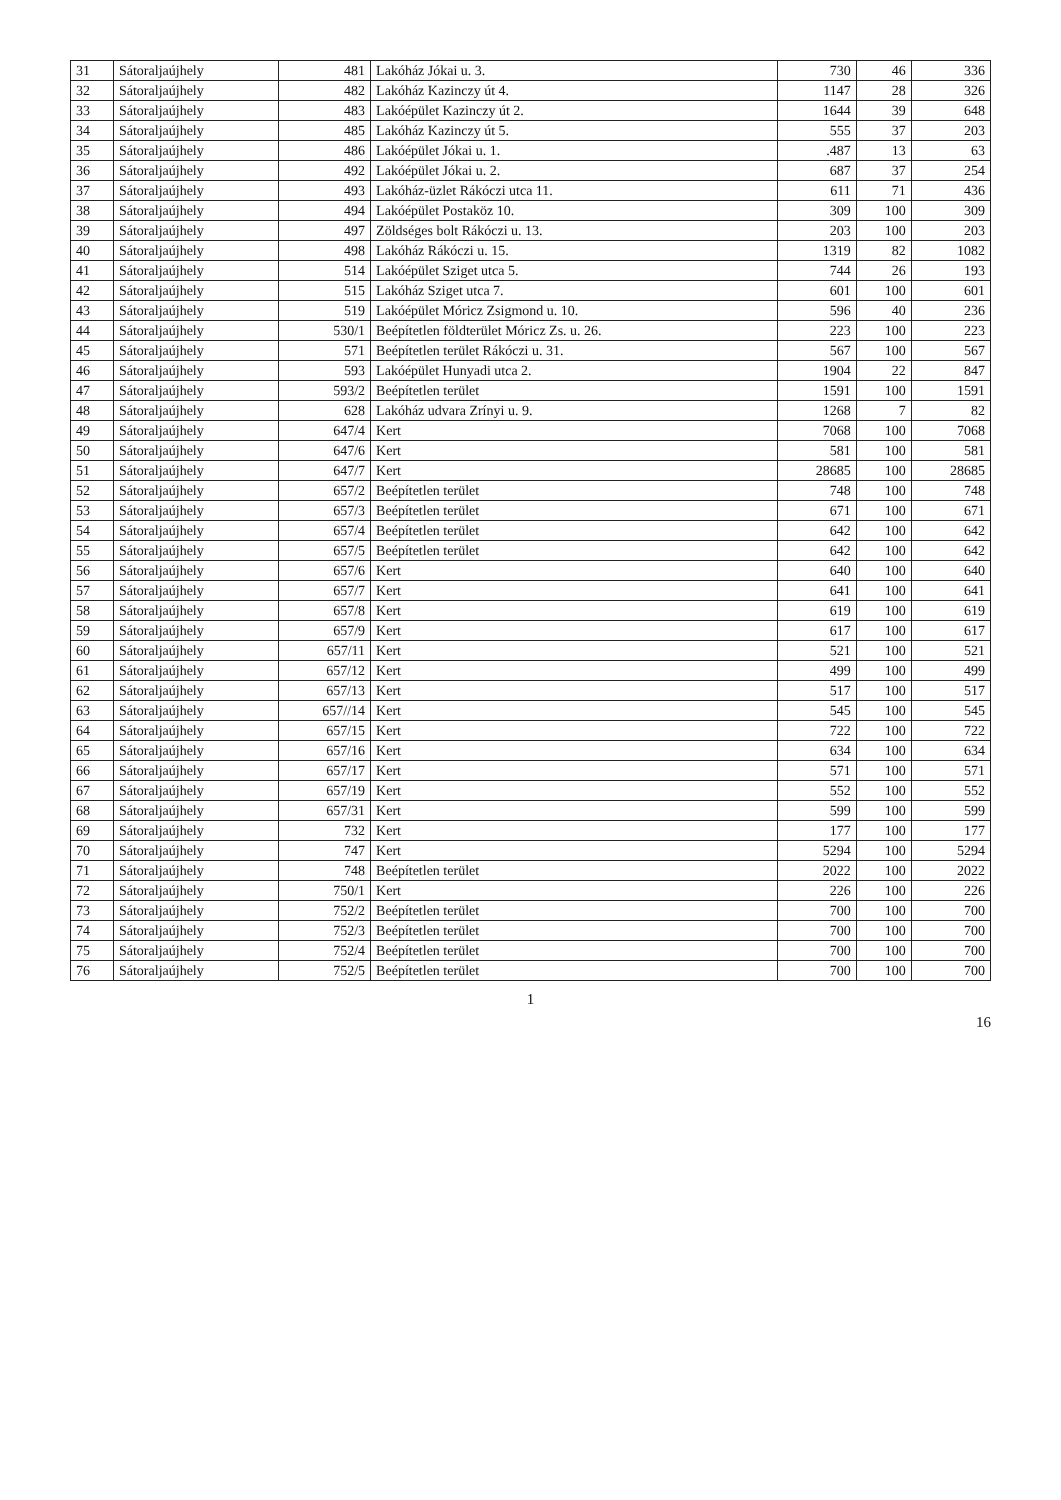| 31 | Sátoraljaújhely | 481 | Lakóház Jókai u. 3. | 730 | 46 | 336 |
| 32 | Sátoraljaújhely | 482 | Lakóház Kazinczy út 4. | 1147 | 28 | 326 |
| 33 | Sátoraljaújhely | 483 | Lakóépület Kazinczy út 2. | 1644 | 39 | 648 |
| 34 | Sátoraljaújhely | 485 | Lakóház Kazinczy út 5. | 555 | 37 | 203 |
| 35 | Sátoraljaújhely | 486 | Lakóépület Jókai u. 1. | .487 | 13 | 63 |
| 36 | Sátoraljaújhely | 492 | Lakóépület Jókai u. 2. | 687 | 37 | 254 |
| 37 | Sátoraljaújhely | 493 | Lakóház-üzlet Rákóczi utca 11. | 611 | 71 | 436 |
| 38 | Sátoraljaújhely | 494 | Lakóépület Postaköz 10. | 309 | 100 | 309 |
| 39 | Sátoraljaújhely | 497 | Zöldséges bolt Rákóczi u. 13. | 203 | 100 | 203 |
| 40 | Sátoraljaújhely | 498 | Lakóház Rákóczi u. 15. | 1319 | 82 | 1082 |
| 41 | Sátoraljaújhely | 514 | Lakóépület Sziget utca 5. | 744 | 26 | 193 |
| 42 | Sátoraljaújhely | 515 | Lakóház Sziget utca 7. | 601 | 100 | 601 |
| 43 | Sátoraljaújhely | 519 | Lakóépület Móricz Zsigmond u. 10. | 596 | 40 | 236 |
| 44 | Sátoraljaújhely | 530/1 | Beépítetlen földterület Móricz Zs. u. 26. | 223 | 100 | 223 |
| 45 | Sátoraljaújhely | 571 | Beépítetlen terület Rákóczi u. 31. | 567 | 100 | 567 |
| 46 | Sátoraljaújhely | 593 | Lakóépület Hunyadi utca 2. | 1904 | 22 | 847 |
| 47 | Sátoraljaújhely | 593/2 | Beépítetlen terület | 1591 | 100 | 1591 |
| 48 | Sátoraljaújhely | 628 | Lakóház udvara Zrínyi u. 9. | 1268 | 7 | 82 |
| 49 | Sátoraljaújhely | 647/4 | Kert | 7068 | 100 | 7068 |
| 50 | Sátoraljaújhely | 647/6 | Kert | 581 | 100 | 581 |
| 51 | Sátoraljaújhely | 647/7 | Kert | 28685 | 100 | 28685 |
| 52 | Sátoraljaújhely | 657/2 | Beépítetlen terület | 748 | 100 | 748 |
| 53 | Sátoraljaújhely | 657/3 | Beépítetlen terület | 671 | 100 | 671 |
| 54 | Sátoraljaújhely | 657/4 | Beépítetlen terület | 642 | 100 | 642 |
| 55 | Sátoraljaújhely | 657/5 | Beépítetlen terület | 642 | 100 | 642 |
| 56 | Sátoraljaújhely | 657/6 | Kert | 640 | 100 | 640 |
| 57 | Sátoraljaújhely | 657/7 | Kert | 641 | 100 | 641 |
| 58 | Sátoraljaújhely | 657/8 | Kert | 619 | 100 | 619 |
| 59 | Sátoraljaújhely | 657/9 | Kert | 617 | 100 | 617 |
| 60 | Sátoraljaújhely | 657/11 | Kert | 521 | 100 | 521 |
| 61 | Sátoraljaújhely | 657/12 | Kert | 499 | 100 | 499 |
| 62 | Sátoraljaújhely | 657/13 | Kert | 517 | 100 | 517 |
| 63 | Sátoraljaújhely | 657//14 | Kert | 545 | 100 | 545 |
| 64 | Sátoraljaújhely | 657/15 | Kert | 722 | 100 | 722 |
| 65 | Sátoraljaújhely | 657/16 | Kert | 634 | 100 | 634 |
| 66 | Sátoraljaújhely | 657/17 | Kert | 571 | 100 | 571 |
| 67 | Sátoraljaújhely | 657/19 | Kert | 552 | 100 | 552 |
| 68 | Sátoraljaújhely | 657/31 | Kert | 599 | 100 | 599 |
| 69 | Sátoraljaújhely | 732 | Kert | 177 | 100 | 177 |
| 70 | Sátoraljaújhely | 747 | Kert | 5294 | 100 | 5294 |
| 71 | Sátoraljaújhely | 748 | Beépítetlen terület | 2022 | 100 | 2022 |
| 72 | Sátoraljaújhely | 750/1 | Kert | 226 | 100 | 226 |
| 73 | Sátoraljaújhely | 752/2 | Beépítetlen terület | 700 | 100 | 700 |
| 74 | Sátoraljaújhely | 752/3 | Beépítetlen terület | 700 | 100 | 700 |
| 75 | Sátoraljaújhely | 752/4 | Beépítetlen terület | 700 | 100 | 700 |
| 76 | Sátoraljaújhely | 752/5 | Beépítetlen terület | 700 | 100 | 700 |
1
16